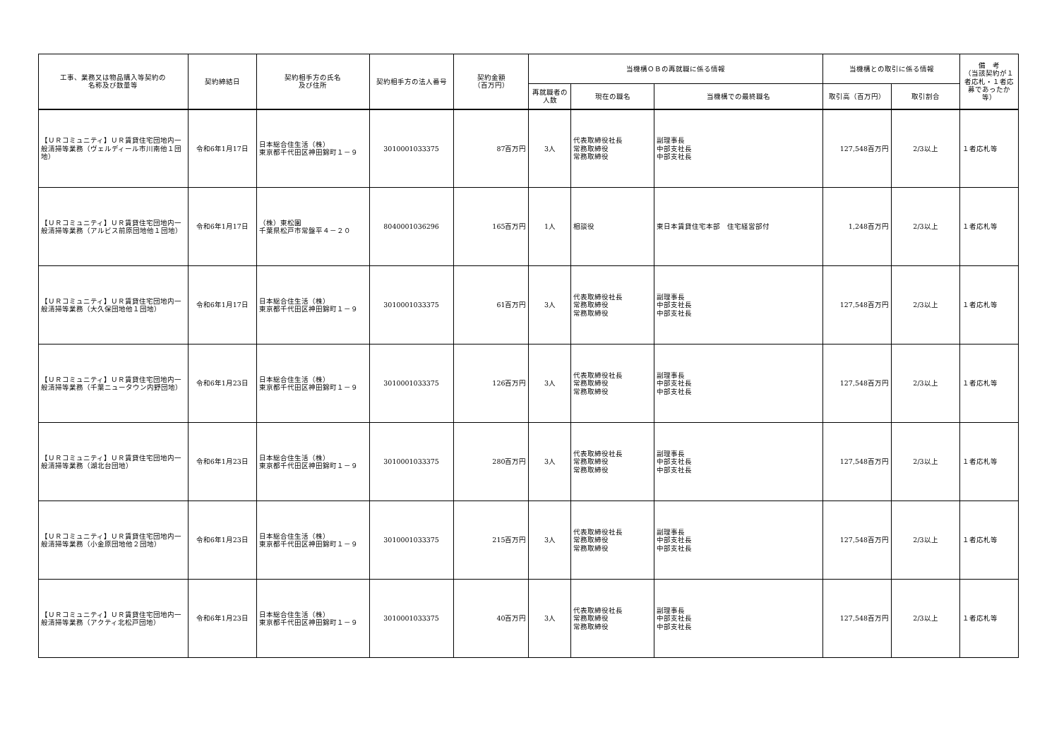| 工事、業務又は物品購入等契約の 名称及び数量等 | 契約締結日 | 契約相手方の氏名 及び住所 | 契約相手方の法人番号 | 契約金額 （百万円） | 当機構ＯＢの再就職に係る情報 | | | 当機構との取引に係る情報 | | 備 考 （当該契約が１者応札・１者応募であったか等） |
| --- | --- | --- | --- | --- | --- | --- | --- | --- | --- | --- |
| | | | | | 再就職者の人数 | 現在の職名 | 当機構での最終職名 | 取引高（百万円） | 取引割合 | |
| 【ＵＲコミュニティ】ＵＲ賃貸住宅団地内一般清掃等業務（ヴェルディール市川南他１団地） | 令和6年1月17日 | 日本総合住生活（株） 東京都千代田区神田錦町１－９ | 3010001033375 | 87百万円 | 3人 | 代表取締役社長 常務取締役 常務取締役 | 副理事長 中部支社長 中部支社長 | 127,548百万円 | 2/3以上 | １者応札等 |
| 【ＵＲコミュニティ】ＵＲ賃貸住宅団地内一般清掃等業務（アルビス前原団地他１団地） | 令和6年1月17日 | （株）東松園 千葉県松戸市常盤平４－２０ | 8040001036296 | 165百万円 | 1人 | 相談役 | 東日本賃貸住宅本部 住宅経営部付 | 1,248百万円 | 2/3以上 | １者応札等 |
| 【ＵＲコミュニティ】ＵＲ賃貸住宅団地内一般清掃等業務（大久保団地他１団地） | 令和6年1月17日 | 日本総合住生活（株） 東京都千代田区神田錦町１－９ | 3010001033375 | 61百万円 | 3人 | 代表取締役社長 常務取締役 常務取締役 | 副理事長 中部支社長 中部支社長 | 127,548百万円 | 2/3以上 | １者応札等 |
| 【ＵＲコミュニティ】ＵＲ賃貸住宅団地内一般清掃等業務（千葉ニュータウン内野団地） | 令和6年1月23日 | 日本総合住生活（株） 東京都千代田区神田錦町１－９ | 3010001033375 | 126百万円 | 3人 | 代表取締役社長 常務取締役 常務取締役 | 副理事長 中部支社長 中部支社長 | 127,548百万円 | 2/3以上 | １者応札等 |
| 【ＵＲコミュニティ】ＵＲ賃貸住宅団地内一般清掃等業務（湖北台団地） | 令和6年1月23日 | 日本総合住生活（株） 東京都千代田区神田錦町１－９ | 3010001033375 | 280百万円 | 3人 | 代表取締役社長 常務取締役 常務取締役 | 副理事長 中部支社長 中部支社長 | 127,548百万円 | 2/3以上 | １者応札等 |
| 【ＵＲコミュニティ】ＵＲ賃貸住宅団地内一般清掃等業務（小金原団地他２団地） | 令和6年1月23日 | 日本総合住生活（株） 東京都千代田区神田錦町１－９ | 3010001033375 | 215百万円 | 3人 | 代表取締役社長 常務取締役 常務取締役 | 副理事長 中部支社長 中部支社長 | 127,548百万円 | 2/3以上 | １者応札等 |
| 【ＵＲコミュニティ】ＵＲ賃貸住宅団地内一般清掃等業務（アクティ北松戸団地） | 令和6年1月23日 | 日本総合住生活（株） 東京都千代田区神田錦町１－９ | 3010001033375 | 40百万円 | 3人 | 代表取締役社長 常務取締役 常務取締役 | 副理事長 中部支社長 中部支社長 | 127,548百万円 | 2/3以上 | １者応札等 |